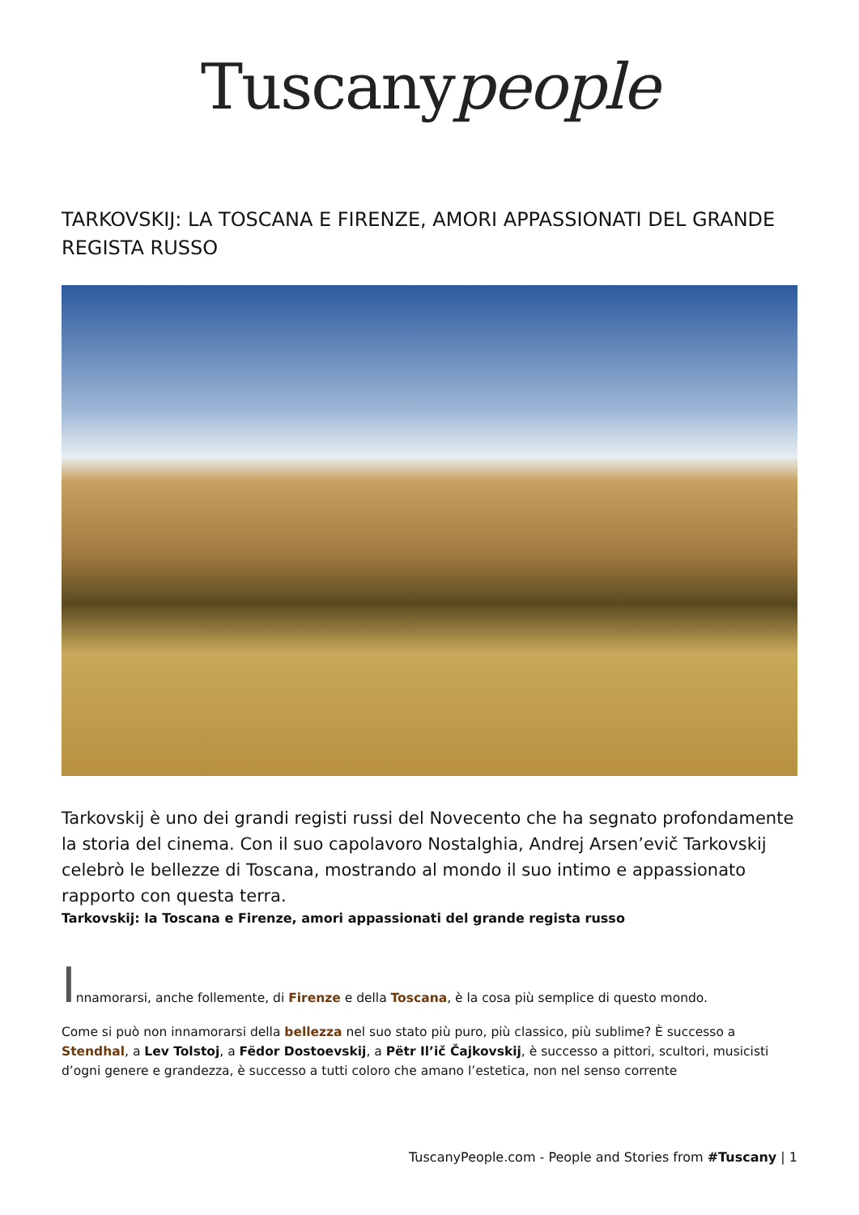Tuscanypeople
TARKOVSKIJ: LA TOSCANA E FIRENZE, AMORI APPASSIONATI DEL GRANDE REGISTA RUSSO
Tarkovskij è uno dei grandi registi russi del Novecento che ha segnato profondamente la storia del cinema. Con il suo capolavoro Nostalghia, Andrej Arsen’evič Tarkovskij celebrò le bellezze di Toscana, mostrando al mondo il suo intimo e appassionato rapporto con questa terra.
Tarkovskij: la Toscana e Firenze, amori appassionati del grande regista russo
Innamorarsi, anche follemente, di Firenze e della Toscana, è la cosa più semplice di questo mondo.
Come si può non innamorarsi della bellezza nel suo stato più puro, più classico, più sublime? È successo a Stendhal, a Lev Tolstoj, a Fëdor Dostoevskij, a Pëtr Il’ič Čajkovskij, è successo a pittori, scultori, musicisti d’ogni genere e grandezza, è successo a tutti coloro che amano l’estetica, non nel senso corrente
TuscanyPeople.com - People and Stories from #Tuscany | 1